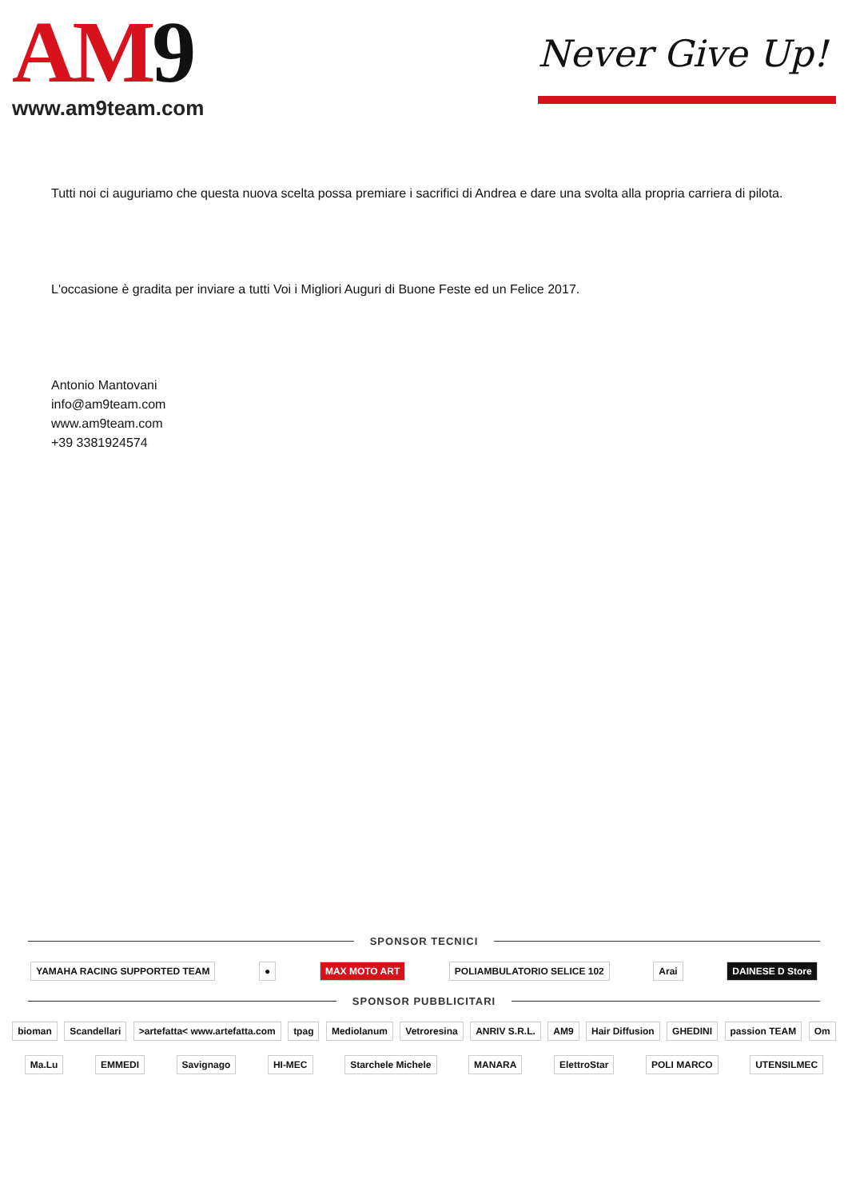AM9
www.am9team.com
Never Give Up!
Tutti noi ci auguriamo che questa nuova scelta possa premiare i sacrifici di Andrea e dare una svolta alla propria carriera di pilota.
L'occasione è gradita per inviare a tutti Voi i Migliori Auguri di Buone Feste ed un Felice 2017.
Antonio Mantovani
info@am9team.com
www.am9team.com
+39 3381924574
SPONSOR TECNICI
YAMAHA RACING SUPPORTED TEAM ● MAX MOTO ART POLIAMBULATORIO SELICE 102 Arai DAINESE D Store
SPONSOR PUBBLICITARI
bioman Scandellari >artefatta< www.artefatta.com tpag Mediolanum Vetroresina ANRIV S.R.L. AM9 Hair Diffusion GHEDINI passion TEAM Om
Ma.Lu EMMEDI Savignago HI-MEC Starchele Michele MANARA ElettroStar POLI MARCO UTENSILMEC